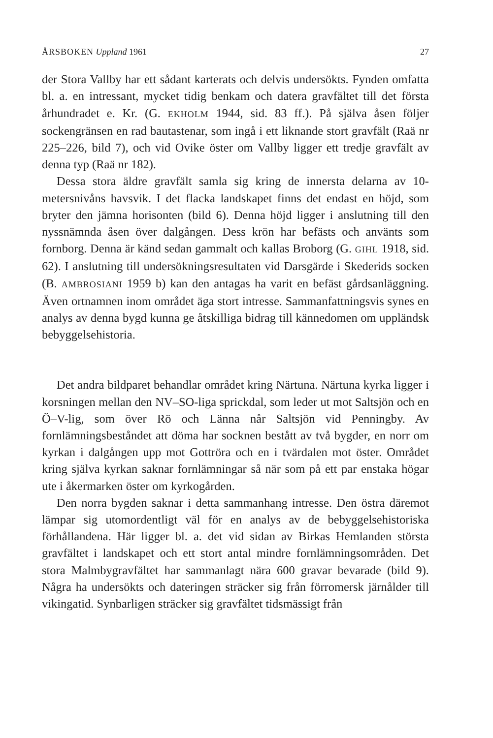ÅRSBOKEN Uppland 1961 27
der Stora Vallby har ett sådant karterats och delvis undersökts. Fynden omfatta bl. a. en intressant, mycket tidig benkam och datera gravfältet till det första århundradet e. Kr. (G. EKHOLM 1944, sid. 83 ff.). På själva åsen följer sockengränsen en rad bautastenar, som ingå i ett liknande stort gravfält (Raä nr 225–226, bild 7), och vid Ovike öster om Vallby ligger ett tredje gravfält av denna typ (Raä nr 182).
Dessa stora äldre gravfält samla sig kring de innersta delarna av 10-metersnivåns havsvik. I det flacka landskapet finns det endast en höjd, som bryter den jämna horisonten (bild 6). Denna höjd ligger i anslutning till den nyssnämnda åsen över dalgången. Dess krön har befästs och använts som fornborg. Denna är känd sedan gammalt och kallas Broborg (G. GIHL 1918, sid. 62). I anslutning till undersökningsresultaten vid Darsgärde i Skederids socken (B. AMBROSIANI 1959 b) kan den antagas ha varit en befäst gårdsanläggning. Även ortnamnen inom området äga stort intresse. Sammanfattningsvis synes en analys av denna bygd kunna ge åtskilliga bidrag till kännedomen om uppländsk bebyggelsehistoria.
Det andra bildparet behandlar området kring Närtuna. Närtuna kyrka ligger i korsningen mellan den NV–SO-liga sprickdal, som leder ut mot Saltsjön och en Ö–V-lig, som över Rö och Länna når Saltsjön vid Penningby. Av fornlämningsbeståndet att döma har socknen bestått av två bygder, en norr om kyrkan i dalgången upp mot Gottröra och en i tvärdalen mot öster. Området kring själva kyrkan saknar fornlämningar så när som på ett par enstaka högar ute i åkermarken öster om kyrkogården.
Den norra bygden saknar i detta sammanhang intresse. Den östra däremot lämpar sig utomordentligt väl för en analys av de bebyggelsehistoriska förhållandena. Här ligger bl. a. det vid sidan av Birkas Hemlanden största gravfältet i landskapet och ett stort antal mindre fornlämningsområden. Det stora Malmbygravfältet har sammanlagt nära 600 gravar bevarade (bild 9). Några ha undersökts och dateringen sträcker sig från förromersk järnålder till vikingatid. Synbarligen sträcker sig gravfältet tidsmässigt från